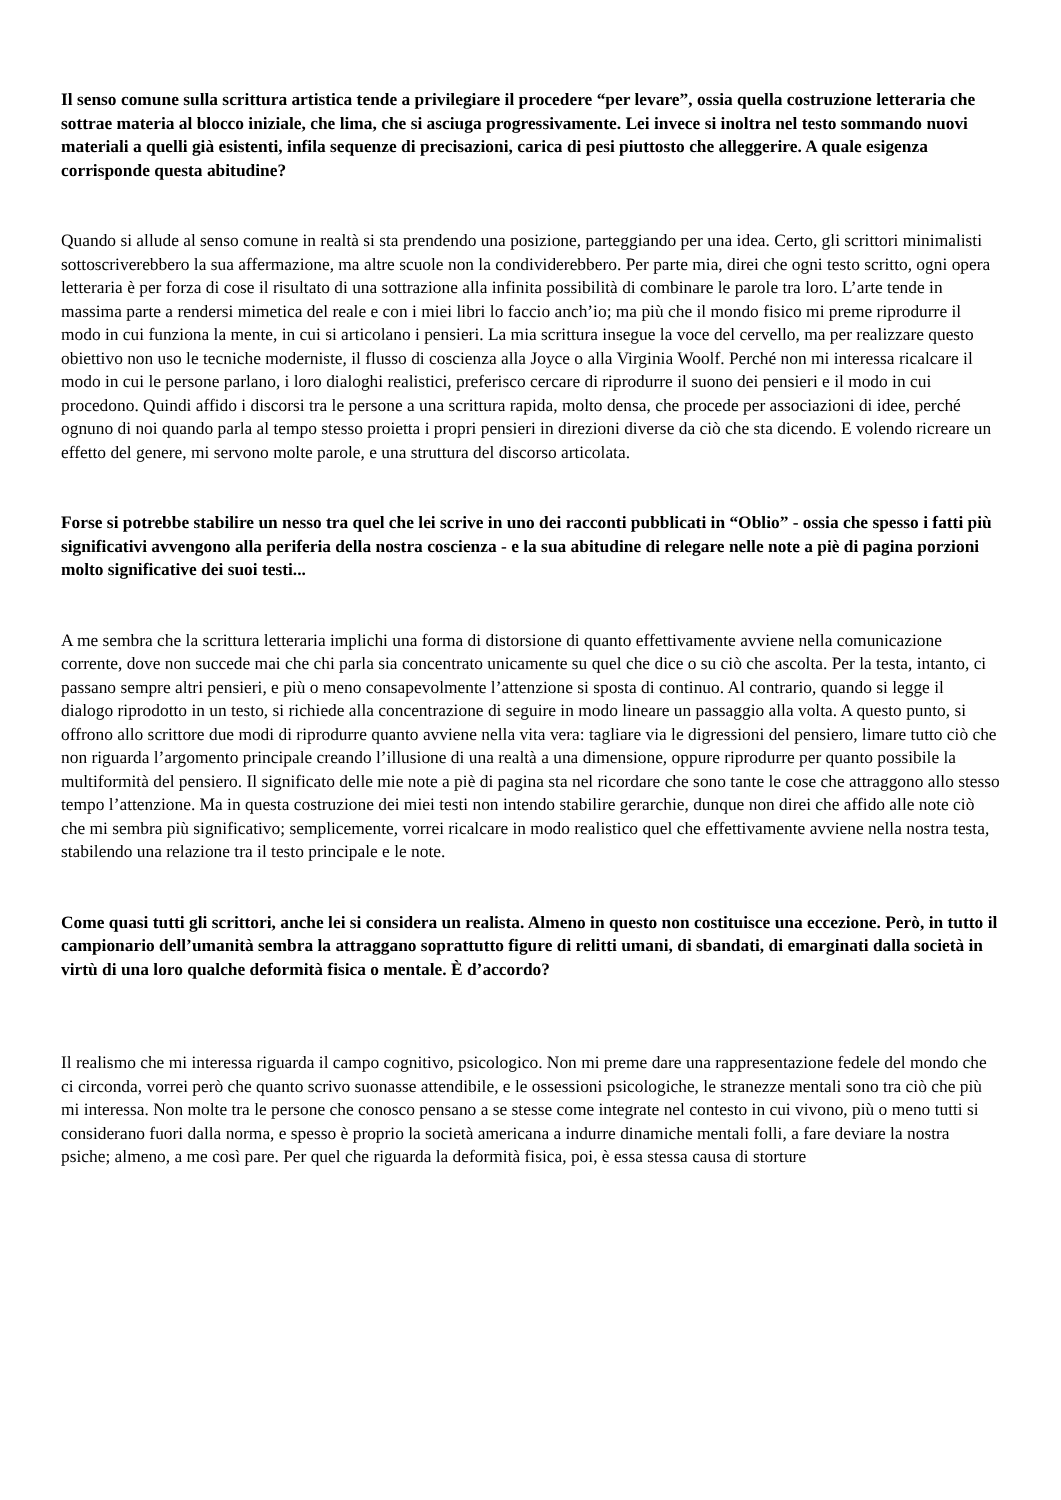Il senso comune sulla scrittura artistica tende a privilegiare il procedere “per levare”, ossia quella costruzione letteraria che sottrae materia al blocco iniziale, che lima, che si asciuga progressivamente. Lei invece si inoltra nel testo sommando nuovi materiali a quelli già esistenti, infila sequenze di precisazioni, carica di pesi piuttosto che alleggerire. A quale esigenza corrisponde questa abitudine?
Quando si allude al senso comune in realtà si sta prendendo una posizione, parteggiando per una idea. Certo, gli scrittori minimalisti sottoscriverebbero la sua affermazione, ma altre scuole non la condividerebbero. Per parte mia, direi che ogni testo scritto, ogni opera letteraria è per forza di cose il risultato di una sottrazione alla infinita possibilità di combinare le parole tra loro. L’arte tende in massima parte a rendersi mimetica del reale e con i miei libri lo faccio anch’io; ma più che il mondo fisico mi preme riprodurre il modo in cui funziona la mente, in cui si articolano i pensieri. La mia scrittura insegue la voce del cervello, ma per realizzare questo obiettivo non uso le tecniche moderniste, il flusso di coscienza alla Joyce o alla Virginia Woolf. Perché non mi interessa ricalcare il modo in cui le persone parlano, i loro dialoghi realistici, preferisco cercare di riprodurre il suono dei pensieri e il modo in cui procedono. Quindi affido i discorsi tra le persone a una scrittura rapida, molto densa, che procede per associazioni di idee, perché ognuno di noi quando parla al tempo stesso proietta i propri pensieri in direzioni diverse da ciò che sta dicendo. E volendo ricreare un effetto del genere, mi servono molte parole, e una struttura del discorso articolata.
Forse si potrebbe stabilire un nesso tra quel che lei scrive in uno dei racconti pubblicati in “Oblio” - ossia che spesso i fatti più significativi avvengono alla periferia della nostra coscienza - e la sua abitudine di relegare nelle note a piè di pagina porzioni molto significative dei suoi testi...
A me sembra che la scrittura letteraria implichi una forma di distorsione di quanto effettivamente avviene nella comunicazione corrente, dove non succede mai che chi parla sia concentrato unicamente su quel che dice o su ciò che ascolta. Per la testa, intanto, ci passano sempre altri pensieri, e più o meno consapevolmente l’attenzione si sposta di continuo. Al contrario, quando si legge il dialogo riprodotto in un testo, si richiede alla concentrazione di seguire in modo lineare un passaggio alla volta. A questo punto, si offrono allo scrittore due modi di riprodurre quanto avviene nella vita vera: tagliare via le digressioni del pensiero, limare tutto ciò che non riguarda l’argomento principale creando l’illusione di una realtà a una dimensione, oppure riprodurre per quanto possibile la multiformità del pensiero. Il significato delle mie note a piè di pagina sta nel ricordare che sono tante le cose che attraggono allo stesso tempo l’attenzione. Ma in questa costruzione dei miei testi non intendo stabilire gerarchie, dunque non direi che affido alle note ciò che mi sembra più significativo; semplicemente, vorrei ricalcare in modo realistico quel che effettivamente avviene nella nostra testa, stabilendo una relazione tra il testo principale e le note.
Come quasi tutti gli scrittori, anche lei si considera un realista. Almeno in questo non costituisce una eccezione. Però, in tutto il campionario dell’umanità sembra la attraggano soprattutto figure di relitti umani, di sbandati, di emarginati dalla società in virtù di una loro qualche deformità fisica o mentale. È d’accordo?
Il realismo che mi interessa riguarda il campo cognitivo, psicologico. Non mi preme dare una rappresentazione fedele del mondo che ci circonda, vorrei però che quanto scrivo suonasse attendibile, e le ossessioni psicologiche, le stranezze mentali sono tra ciò che più mi interessa. Non molte tra le persone che conosco pensano a se stesse come integrate nel contesto in cui vivono, più o meno tutti si considerano fuori dalla norma, e spesso è proprio la società americana a indurre dinamiche mentali folli, a fare deviare la nostra psiche; almeno, a me così pare. Per quel che riguarda la deformità fisica, poi, è essa stessa causa di storture